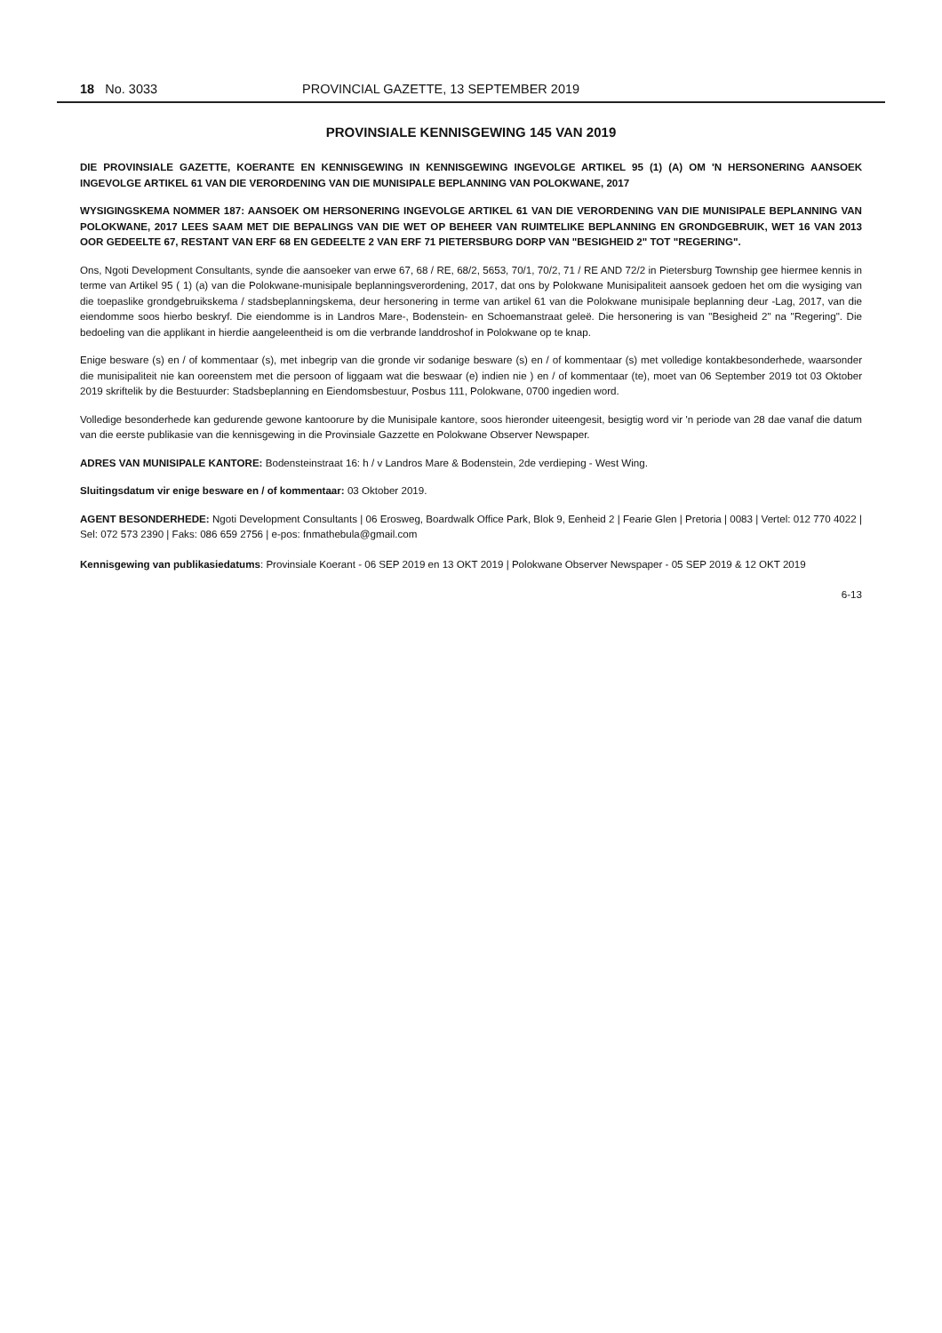18 No. 3033 PROVINCIAL GAZETTE, 13 SEPTEMBER 2019
PROVINSIALE KENNISGEWING 145 VAN 2019
DIE PROVINSIALE GAZETTE, KOERANTE EN KENNISGEWING IN KENNISGEWING INGEVOLGE ARTIKEL 95 (1) (A) OM 'N HERSONERING AANSOEK INGEVOLGE ARTIKEL 61 VAN DIE VERORDENING VAN DIE MUNISIPALE BEPLANNING VAN POLOKWANE, 2017
WYSIGINGSKEMA NOMMER 187: AANSOEK OM HERSONERING INGEVOLGE ARTIKEL 61 VAN DIE VERORDENING VAN DIE MUNISIPALE BEPLANNING VAN POLOKWANE, 2017 LEES SAAM MET DIE BEPALINGS VAN DIE WET OP BEHEER VAN RUIMTELIKE BEPLANNING EN GRONDGEBRUIK, WET 16 VAN 2013 OOR GEDEELTE 67, RESTANT VAN ERF 68 EN GEDEELTE 2 VAN ERF 71 PIETERSBURG DORP VAN "BESIGHEID 2" TOT "REGERING".
Ons, Ngoti Development Consultants, synde die aansoeker van erwe 67, 68 / RE, 68/2, 5653, 70/1, 70/2, 71 / RE AND 72/2 in Pietersburg Township gee hiermee kennis in terme van Artikel 95 ( 1) (a) van die Polokwane-munisipale beplanningsverordening, 2017, dat ons by Polokwane Munisipaliteit aansoek gedoen het om die wysiging van die toepaslike grondgebruikskema / stadsbeplanningskema, deur hersonering in terme van artikel 61 van die Polokwane munisipale beplanning deur -Lag, 2017, van die eiendomme soos hierbo beskryf. Die eiendomme is in Landros Mare-, Bodenstein- en Schoemanstraat geleë. Die hersonering is van "Besigheid 2" na "Regering". Die bedoeling van die applikant in hierdie aangeleentheid is om die verbrande landdroshof in Polokwane op te knap.
Enige besware (s) en / of kommentaar (s), met inbegrip van die gronde vir sodanige besware (s) en / of kommentaar (s) met volledige kontakbesonderhede, waarsonder die munisipaliteit nie kan ooreenstem met die persoon of liggaam wat die beswaar (e) indien nie ) en / of kommentaar (te), moet van 06 September 2019 tot 03 Oktober 2019 skriftelik by die Bestuurder: Stadsbeplanning en Eiendomsbestuur, Posbus 111, Polokwane, 0700 ingedien word.
Volledige besonderhede kan gedurende gewone kantoorure by die Munisipale kantore, soos hieronder uiteengesit, besigtig word vir 'n periode van 28 dae vanaf die datum van die eerste publikasie van die kennisgewing in die Provinsiale Gazzette en Polokwane Observer Newspaper.
ADRES VAN MUNISIPALE KANTORE: Bodensteinstraat 16: h / v Landros Mare & Bodenstein, 2de verdieping - West Wing.
Sluitingsdatum vir enige besware en / of kommentaar: 03 Oktober 2019.
AGENT BESONDERHEDE: Ngoti Development Consultants | 06 Erosweg, Boardwalk Office Park, Blok 9, Eenheid 2 | Fearie Glen | Pretoria | 0083 | Vertel: 012 770 4022 | Sel: 072 573 2390 | Faks: 086 659 2756 | e-pos: fnmathebula@gmail.com
Kennisgewing van publikasiedatums: Provinsiale Koerant - 06 SEP 2019 en 13 OKT 2019 | Polokwane Observer Newspaper - 05 SEP 2019 & 12 OKT 2019
6-13